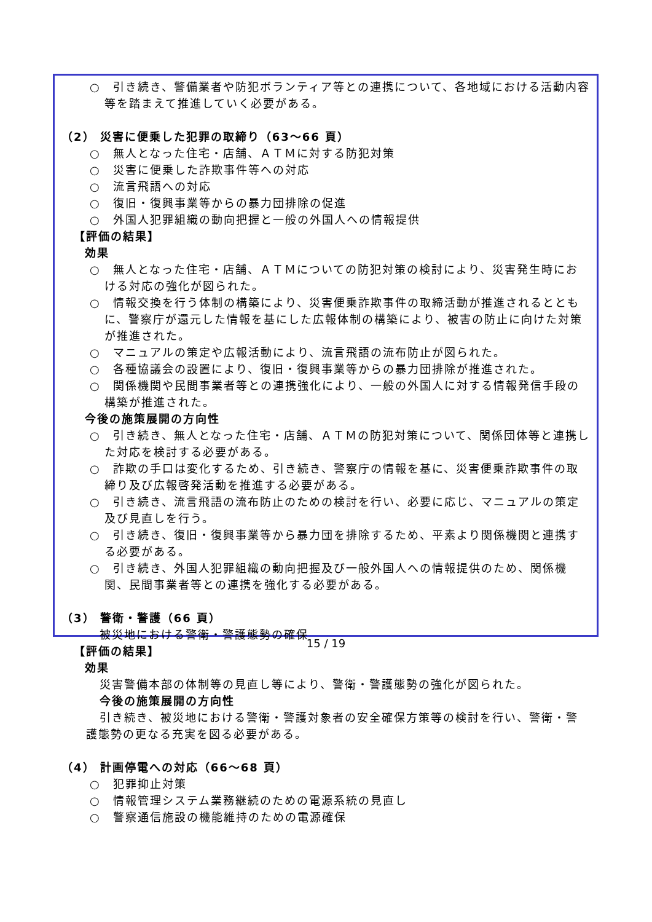○　引き続き、警備業者や防犯ボランティア等との連携について、各地域における活動内容等を踏まえて推進していく必要がある。
（2） 災害に便乗した犯罪の取締り（63～66 頁）
○　無人となった住宅・店舗、ＡＴＭに対する防犯対策
○　災害に便乗した詐欺事件等への対応
○　流言飛語への対応
○　復旧・復興事業等からの暴力団排除の促進
○　外国人犯罪組織の動向把握と一般の外国人への情報提供
【評価の結果】
効果
○　無人となった住宅・店舗、ＡＴＭについての防犯対策の検討により、災害発生時における対応の強化が図られた。
○　情報交換を行う体制の構築により、災害便乗詐欺事件の取締活動が推進されるとともに、警察庁が還元した情報を基にした広報体制の構築により、被害の防止に向けた対策が推進された。
○　マニュアルの策定や広報活動により、流言飛語の流布防止が図られた。
○　各種協議会の設置により、復旧・復興事業等からの暴力団排除が推進された。
○　関係機関や民間事業者等との連携強化により、一般の外国人に対する情報発信手段の構築が推進された。
今後の施策展開の方向性
○　引き続き、無人となった住宅・店舗、ＡＴＭの防犯対策について、関係団体等と連携した対応を検討する必要がある。
○　詐欺の手口は変化するため、引き続き、警察庁の情報を基に、災害便乗詐欺事件の取締り及び広報啓発活動を推進する必要がある。
○　引き続き、流言飛語の流布防止のための検討を行い、必要に応じ、マニュアルの策定及び見直しを行う。
○　引き続き、復旧・復興事業等から暴力団を排除するため、平素より関係機関と連携する必要がある。
○　引き続き、外国人犯罪組織の動向把握及び一般外国人への情報提供のため、関係機関、民間事業者等との連携を強化する必要がある。
（3） 警衛・警護（66 頁）
被災地における警衛・警護態勢の確保
【評価の結果】
効果
災害警備本部の体制等の見直し等により、警衛・警護態勢の強化が図られた。
今後の施策展開の方向性
引き続き、被災地における警衛・警護対象者の安全確保方策等の検討を行い、警衛・警護態勢の更なる充実を図る必要がある。
（4） 計画停電への対応（66～68 頁）
○　犯罪抑止対策
○　情報管理システム業務継続のための電源系統の見直し
○　警察通信施設の機能維持のための電源確保
15 / 19